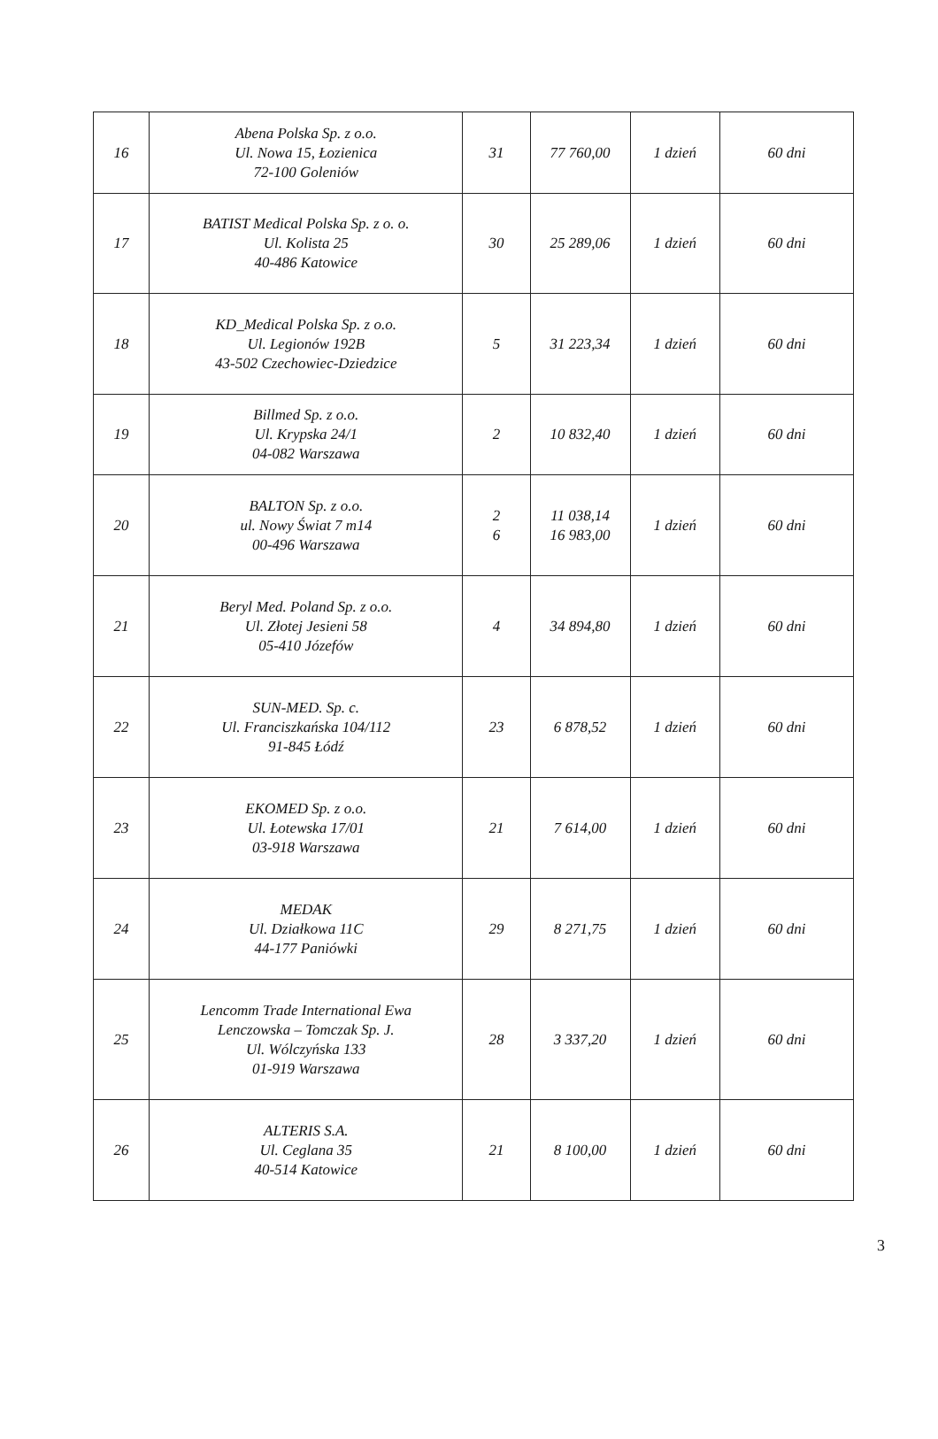| 16 | Abena Polska Sp. z o.o. Ul. Nowa 15, Łozienica 72-100 Goleniów | 31 | 77 760,00 | 1 dzień | 60 dni |
| 17 | BATIST Medical Polska Sp. z o. o. Ul. Kolista 25 40-486 Katowice | 30 | 25 289,06 | 1 dzień | 60 dni |
| 18 | KD_Medical Polska Sp. z o.o. Ul. Legionów 192B 43-502 Czechowiec-Dziedzice | 5 | 31 223,34 | 1 dzień | 60 dni |
| 19 | Billmed Sp. z o.o. Ul. Krypska 24/1 04-082 Warszawa | 2 | 10 832,40 | 1 dzień | 60 dni |
| 20 | BALTON Sp. z o.o. ul. Nowy Świat 7 m14 00-496 Warszawa | 2 6 | 11 038,14 16 983,00 | 1 dzień | 60 dni |
| 21 | Beryl Med. Poland Sp. z o.o. Ul. Złotej Jesieni 58 05-410 Józefów | 4 | 34 894,80 | 1 dzień | 60 dni |
| 22 | SUN-MED. Sp. c. Ul. Franciszkańska 104/112 91-845 Łódź | 23 | 6 878,52 | 1 dzień | 60 dni |
| 23 | EKOMED Sp. z o.o. Ul. Łotewska 17/01 03-918 Warszawa | 21 | 7 614,00 | 1 dzień | 60 dni |
| 24 | MEDAK Ul. Działkowa 11C 44-177 Paniówki | 29 | 8 271,75 | 1 dzień | 60 dni |
| 25 | Lencomm Trade International Ewa Lenczowska – Tomczak Sp. J. Ul. Wólczyńska 133 01-919 Warszawa | 28 | 3 337,20 | 1 dzień | 60 dni |
| 26 | ALTERIS S.A. Ul. Ceglana 35 40-514 Katowice | 21 | 8 100,00 | 1 dzień | 60 dni |
3